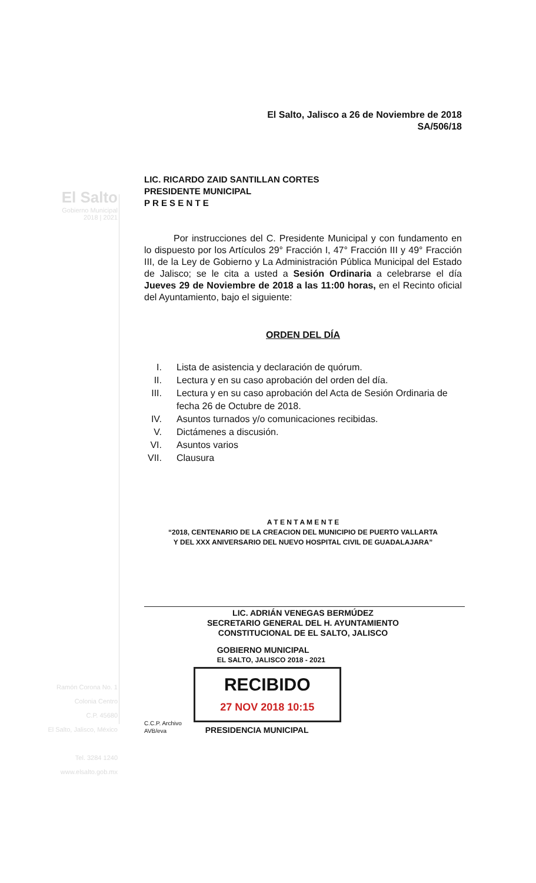El Salto
Gobierno Municipal
2018 | 2021
Ramón Corona No. 1
Colonia Centro
C.P. 45680
El Salto, Jalisco, México
Tel. 3284 1240
www.elsalto.gob.mx
El Salto, Jalisco a 26 de Noviembre de 2018
SA/506/18
LIC. RICARDO ZAID SANTILLAN CORTES
PRESIDENTE MUNICIPAL
P R E S E N T E
Por instrucciones del C. Presidente Municipal y con fundamento en lo dispuesto por los Artículos 29° Fracción I, 47° Fracción III y 49° Fracción III, de la Ley de Gobierno y La Administración Pública Municipal del Estado de Jalisco; se le cita a usted a Sesión Ordinaria a celebrarse el día Jueves 29 de Noviembre de 2018 a las 11:00 horas, en el Recinto oficial del Ayuntamiento, bajo el siguiente:
ORDEN DEL DÍA
I. Lista de asistencia y declaración de quórum.
II. Lectura y en su caso aprobación del orden del día.
III. Lectura y en su caso aprobación del Acta de Sesión Ordinaria de fecha 26 de Octubre de 2018.
IV. Asuntos turnados y/o comunicaciones recibidas.
V. Dictámenes a discusión.
VI. Asuntos varios
VII. Clausura
A T E N T A M E N T E
“2018, CENTENARIO DE LA CREACION DEL MUNICIPIO DE PUERTO VALLARTA
Y DEL XXX ANIVERSARIO DEL NUEVO HOSPITAL CIVIL DE GUADALAJARA”
LIC. ADRIÁN VENEGAS BERMÚDEZ
SECRETARIO GENERAL DEL H. AYUNTAMIENTO
CONSTITUCIONAL DE EL SALTO, JALISCO
C.C.P. Archivo
AVB/eva
GOBIERNO MUNICIPAL
EL SALTO, JALISCO 2018 - 2021
RECIBIDO
27 NOV 2018 10:15
PRESIDENCIA MUNICIPAL